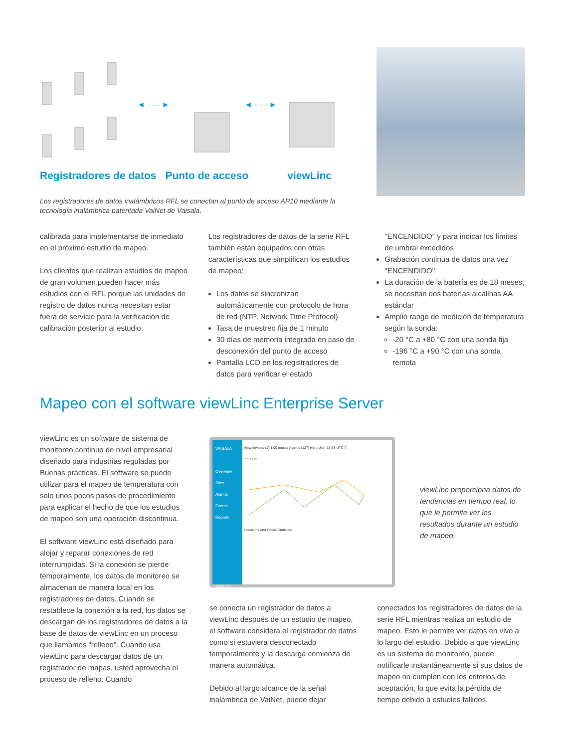◄ - - - ►
◄ - - - ►
Registradores de datos Punto de acceso viewLinc
Los registradores de datos inalámbricos RFL se conectan al punto de acceso AP10 mediante la tecnología inalámbrica patentada VaiNet de Vaisala.
calibrada para implementarse de inmediato en el próximo estudio de mapeo.
Los clientes que realizan estudios de mapeo de gran volumen pueden hacer más estudios con el RFL porque las unidades de registro de datos nunca necesitan estar fuera de servicio para la verificación de calibración posterior al estudio.
Los registradores de datos de la serie RFL también están equipados con otras características que simplifican los estudios de mapeo:
Los datos se sincronizan automáticamente con protocolo de hora de red (NTP, Network Time Protocol)
Tasa de muestreo fija de 1 minuto
30 días de memoria integrada en caso de desconexión del punto de acceso
Pantalla LCD en los registradores de datos para verificar el estado
"ENCENDIDO" y para indicar los límites de umbral excedidos
Grabación continua de datos una vez "ENCENDIDO"
La duración de la batería es de 18 meses, se necesitan dos baterías alcalinas AA estándar
Amplio rango de medición de temperatura según la sonda:
-20 °C a +80 °C con una sonda fija
-196 °C a +90 °C con una sonda remota
Mapeo con el software viewLinc Enterprise Server
viewLinc es un software de sistema de monitoreo continuo de nivel empresarial diseñado para industrias reguladas por Buenas prácticas. El software se puede utilizar para el mapeo de temperatura con solo unos pocos pasos de procedimiento para explicar el hecho de que los estudios de mapeo son una operación discontinua.
El software viewLinc está diseñado para alojar y reparar conexiones de red interrumpidas. Si la conexión se pierde temporalmente, los datos de monitoreo se almacenan de manera local en los registradores de datos. Cuando se restablece la conexión a la red, los datos se descargan de los registradores de datos a la base de datos de viewLinc en un proceso que llamamos "relleno". Cuando usa viewLinc para descargar datos de un registrador de mapas, usted aprovecha el proceso de relleno. Cuando
VAISALA
Overview
Sites
Alarms
Events
Reports
viewLinc
New devices (1) 1:00 mm:ss Alarms (127) Help User 13:53 UTC-7
°C %RH
Locations and Group Statistics
viewLinc proporciona datos de tendencias en tiempo real, lo que le permite ver los resultados durante un estudio de mapeo.
se conecta un registrador de datos a viewLinc después de un estudio de mapeo, el software considera el registrador de datos como si estuviera desconectado temporalmente y la descarga comienza de manera automática.
Debido al largo alcance de la señal inalámbrica de VaiNet, puede dejar
conectados los registradores de datos de la serie RFL mientras realiza un estudio de mapeo. Esto le permite ver datos en vivo a lo largo del estudio. Debido a que viewLinc es un sistema de monitoreo, puede notificarle instantáneamente si sus datos de mapeo no cumplen con los criterios de aceptación, lo que evita la pérdida de tiempo debido a estudios fallidos.